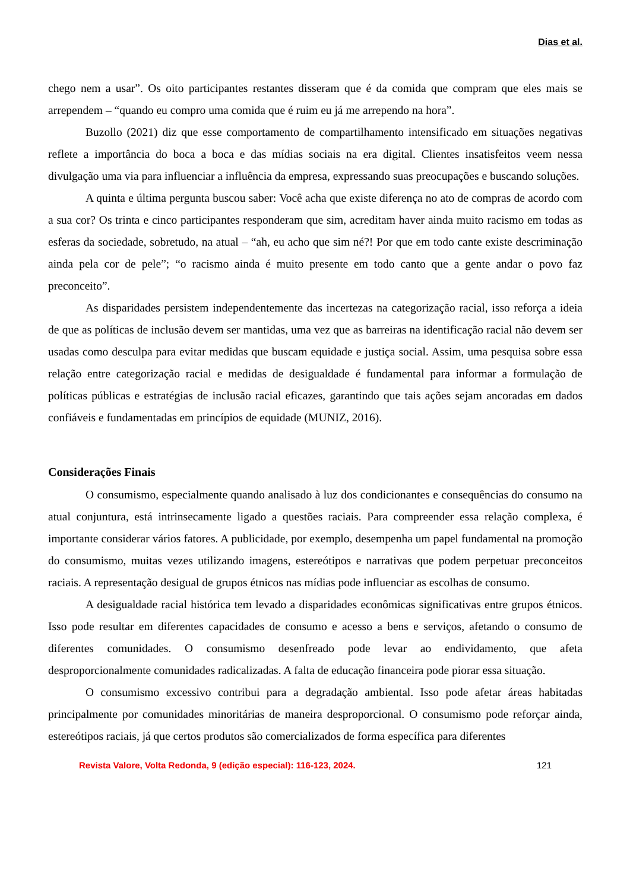Dias et al.
chego nem a usar”. Os oito participantes restantes disseram que é da comida que compram que eles mais se arrependem – “quando eu compro uma comida que é ruim eu já me arrependo na hora”.
Buzollo (2021) diz que esse comportamento de compartilhamento intensificado em situações negativas reflete a importância do boca a boca e das mídias sociais na era digital. Clientes insatisfeitos veem nessa divulgação uma via para influenciar a influência da empresa, expressando suas preocupações e buscando soluções.
A quinta e última pergunta buscou saber: Você acha que existe diferença no ato de compras de acordo com a sua cor? Os trinta e cinco participantes responderam que sim, acreditam haver ainda muito racismo em todas as esferas da sociedade, sobretudo, na atual – “ah, eu acho que sim né?! Por que em todo cante existe descriminação ainda pela cor de pele”; “o racismo ainda é muito presente em todo canto que a gente andar o povo faz preconceito”.
As disparidades persistem independentemente das incertezas na categorização racial, isso reforça a ideia de que as políticas de inclusão devem ser mantidas, uma vez que as barreiras na identificação racial não devem ser usadas como desculpa para evitar medidas que buscam equidade e justiça social. Assim, uma pesquisa sobre essa relação entre categorização racial e medidas de desigualdade é fundamental para informar a formulação de políticas públicas e estratégias de inclusão racial eficazes, garantindo que tais ações sejam ancoradas em dados confiáveis e fundamentadas em princípios de equidade (MUNIZ, 2016).
Considerações Finais
O consumismo, especialmente quando analisado à luz dos condicionantes e consequências do consumo na atual conjuntura, está intrinsecamente ligado a questões raciais. Para compreender essa relação complexa, é importante considerar vários fatores. A publicidade, por exemplo, desempenha um papel fundamental na promoção do consumismo, muitas vezes utilizando imagens, estereótipos e narrativas que podem perpetuar preconceitos raciais. A representação desigual de grupos étnicos nas mídias pode influenciar as escolhas de consumo.
A desigualdade racial histórica tem levado a disparidades econômicas significativas entre grupos étnicos. Isso pode resultar em diferentes capacidades de consumo e acesso a bens e serviços, afetando o consumo de diferentes comunidades. O consumismo desenfreado pode levar ao endividamento, que afeta desproporcionalmente comunidades radicalizadas. A falta de educação financeira pode piorar essa situação.
O consumismo excessivo contribui para a degradação ambiental. Isso pode afetar áreas habitadas principalmente por comunidades minoritárias de maneira desproporcional. O consumismo pode reforçar ainda, estereótipos raciais, já que certos produtos são comercializados de forma específica para diferentes
Revista Valore, Volta Redonda, 9 (edição especial): 116-123, 2024. 121